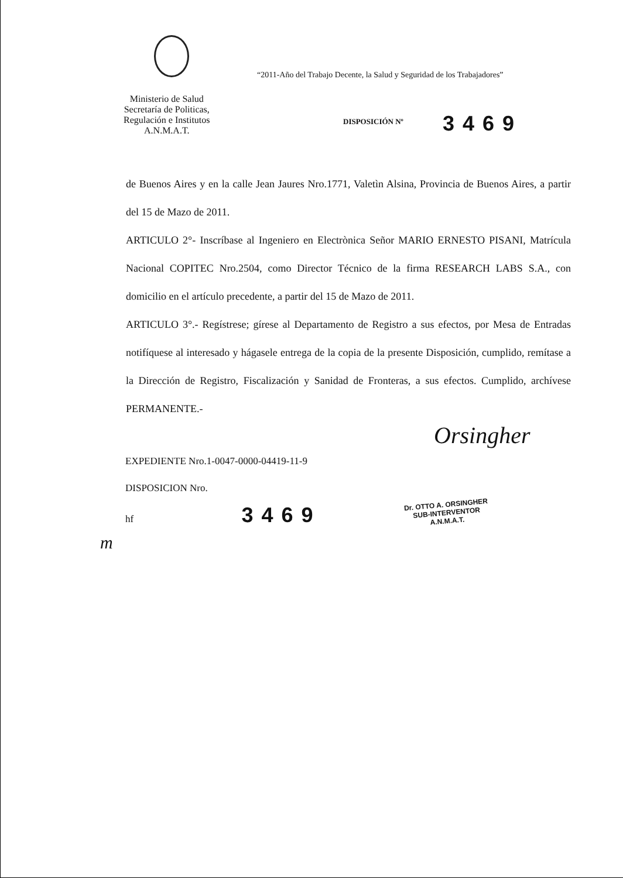“2011-Año del Trabajo Decente, la Salud y Seguridad de los Trabajadores”
Ministerio de Salud
Secretaría de Politicas,
Regulación e Institutos
A.N.M.A.T.
DISPOSICIÓN Nº 3469
de Buenos Aires y en la calle Jean Jaures Nro.1771, Valetìn Alsina, Provincia de Buenos Aires, a partir del 15 de Mazo de 2011.
ARTICULO 2°- Inscríbase al Ingeniero en Electrònica Señor MARIO ERNESTO PISANI, Matrícula Nacional COPITEC Nro.2504, como Director Técnico de la firma RESEARCH LABS S.A., con domicilio en el artículo precedente, a partir del 15 de Mazo de 2011.
ARTICULO 3°.- Regístrese; gírese al Departamento de Registro a sus efectos, por Mesa de Entradas notifíquese al interesado y hágasele entrega de la copia de la presente Disposición, cumplido, remítase a la Dirección de Registro, Fiscalización y Sanidad de Fronteras, a sus efectos. Cumplido, archívese PERMANENTE.-
EXPEDIENTE Nro.1-0047-0000-04419-11-9
DISPOSICION Nro.
hf 3469
Orsingher
Dr. OTTO A. ORSINGHER
SUB-INTERVENTOR
A.N.M.A.T.
m